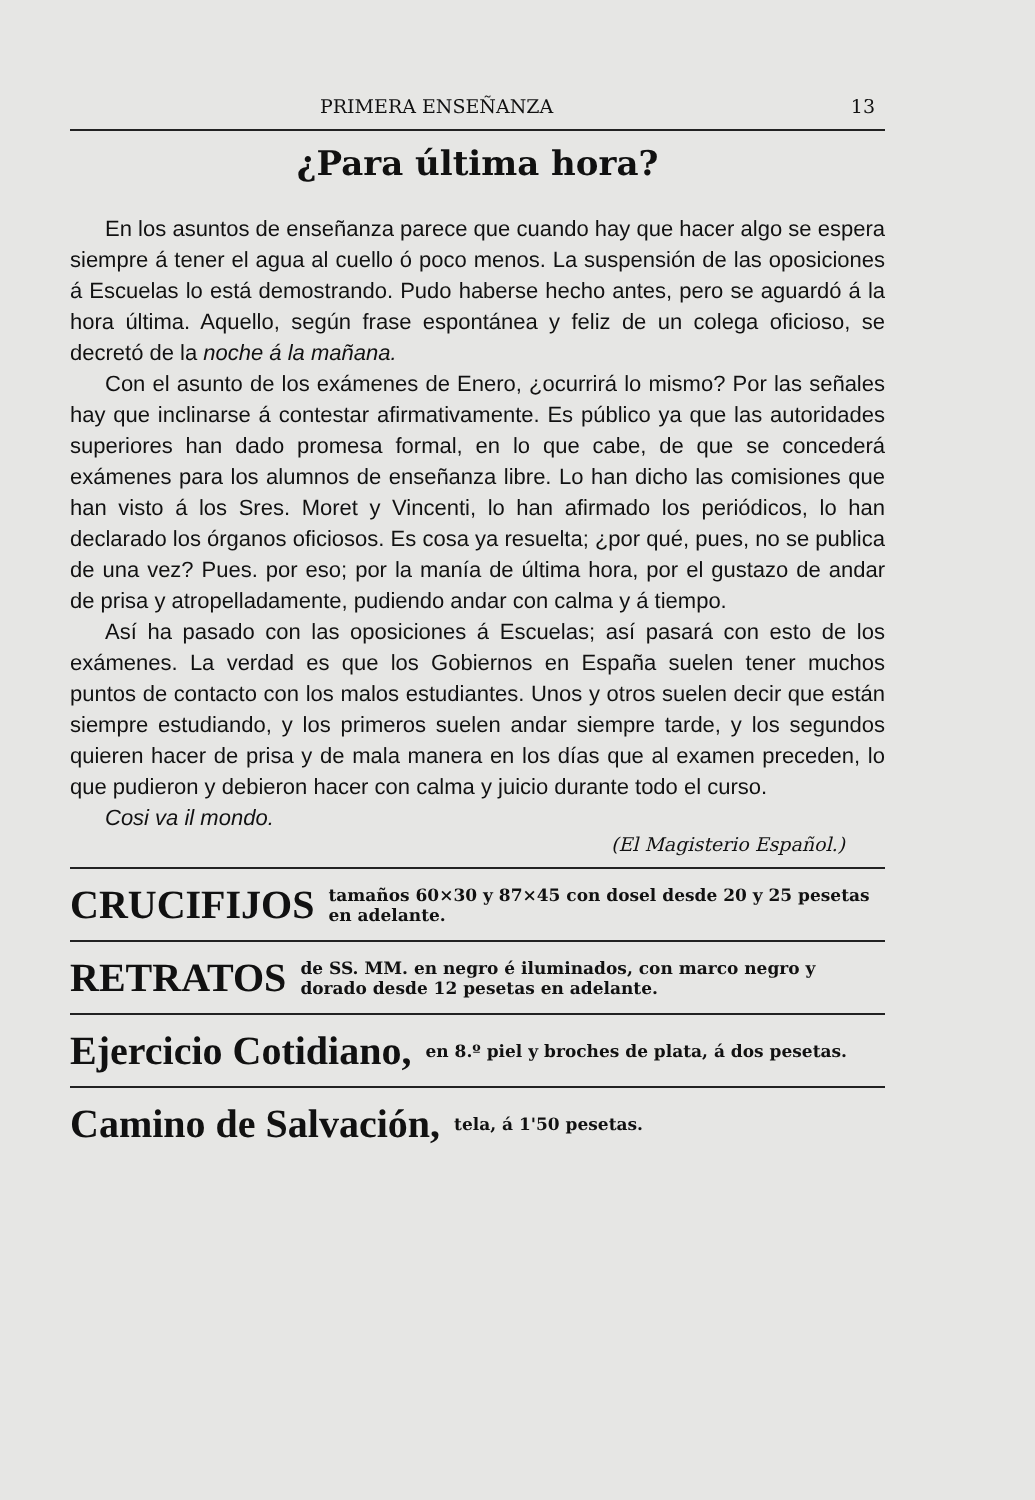PRIMERA ENSEÑANZA 13
¿Para última hora?
En los asuntos de enseñanza parece que cuando hay que hacer algo se espera siempre á tener el agua al cuello ó poco menos. La suspensión de las oposiciones á Escuelas lo está demostrando. Pudo haberse hecho antes, pero se aguardó á la hora última. Aquello, según frase espontánea y feliz de un colega oficioso, se decretó de la noche á la mañana.
Con el asunto de los exámenes de Enero, ¿ocurrirá lo mismo? Por las señales hay que inclinarse á contestar afirmativamente. Es público ya que las autoridades superiores han dado promesa formal, en lo que cabe, de que se concederá exámenes para los alumnos de enseñanza libre. Lo han dicho las comisiones que han visto á los Sres. Moret y Vincenti, lo han afirmado los periódicos, lo han declarado los órganos oficiosos. Es cosa ya resuelta; ¿por qué, pues, no se publica de una vez? Pues. por eso; por la manía de última hora, por el gustazo de andar de prisa y atropelladamente, pudiendo andar con calma y á tiempo.
Así ha pasado con las oposiciones á Escuelas; así pasará con esto de los exámenes. La verdad es que los Gobiernos en España suelen tener muchos puntos de contacto con los malos estudiantes. Unos y otros suelen decir que están siempre estudiando, y los primeros suelen andar siempre tarde, y los segundos quieren hacer de prisa y de mala manera en los días que al examen preceden, lo que pudieron y debieron hacer con calma y juicio durante todo el curso.
Cosi va il mondo.
(El Magisterio Español.)
CRUCIFIJOS tamaños 60×30 y 87×45 con dosel desde 20 y 25 pesetas en adelante.
RETRATOS de SS. MM. en negro é iluminados, con marco negro y dorado desde 12 pesetas en adelante.
Ejercicio Cotidiano, en 8.º piel y broches de plata, á dos pesetas.
Camino de Salvación, tela, á 1'50 pesetas.